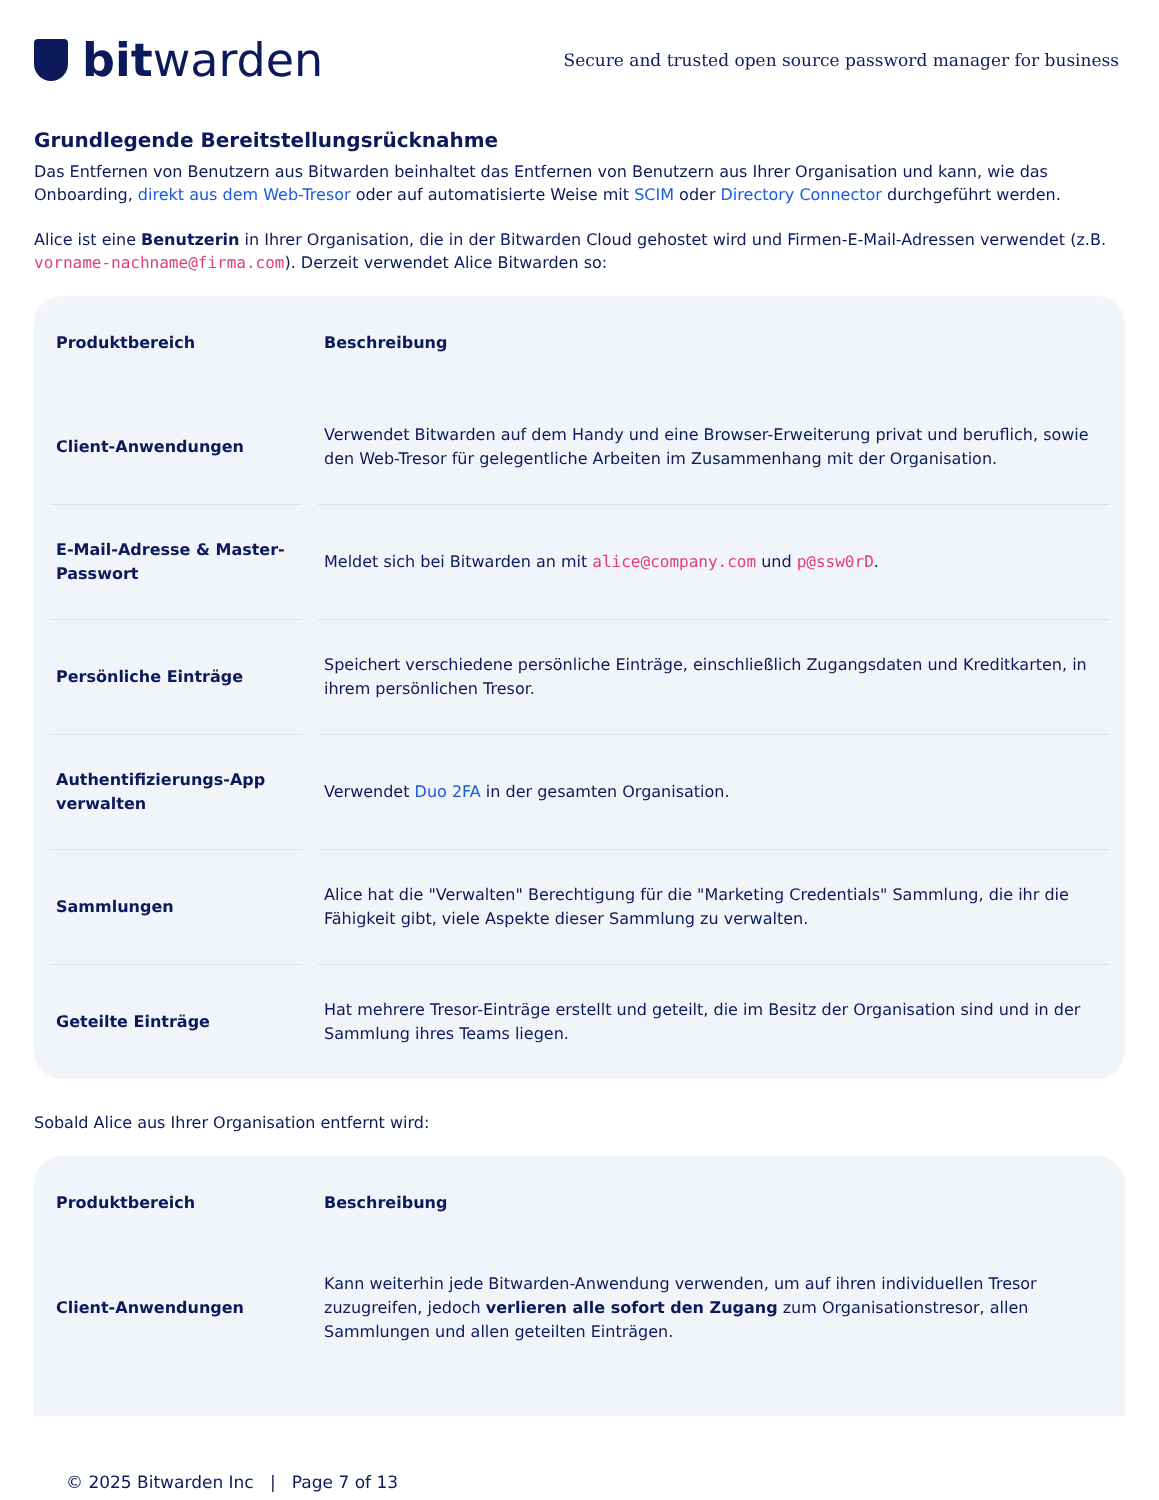bit warden
Secure and trusted open source password manager for business
Grundlegende Bereitstellungsrücknahme
Das Entfernen von Benutzern aus Bitwarden beinhaltet das Entfernen von Benutzern aus Ihrer Organisation und kann, wie das Onboarding, direkt aus dem Web-Tresor oder auf automatisierte Weise mit SCIM oder Directory Connector durchgeführt werden.
Alice ist eine Benutzerin in Ihrer Organisation, die in der Bitwarden Cloud gehostet wird und Firmen-E-Mail-Adressen verwendet (z.B. vorname-nachname@firma.com). Derzeit verwendet Alice Bitwarden so:
| Produktbereich | Beschreibung |
| --- | --- |
| Client-Anwendungen | Verwendet Bitwarden auf dem Handy und eine Browser-Erweiterung privat und beruflich, sowie den Web-Tresor für gelegentliche Arbeiten im Zusammenhang mit der Organisation. |
| E-Mail-Adresse & Master-Passwort | Meldet sich bei Bitwarden an mit alice@company.com und p@ssw0rD . |
| Persönliche Einträge | Speichert verschiedene persönliche Einträge, einschließlich Zugangsdaten und Kreditkarten, in ihrem persönlichen Tresor. |
| Authentifizierungs-App verwalten | Verwendet Duo 2FA in der gesamten Organisation. |
| Sammlungen | Alice hat die "Verwalten" Berechtigung für die "Marketing Credentials" Sammlung, die ihr die Fähigkeit gibt, viele Aspekte dieser Sammlung zu verwalten. |
| Geteilte Einträge | Hat mehrere Tresor-Einträge erstellt und geteilt, die im Besitz der Organisation sind und in der Sammlung ihres Teams liegen. |
Sobald Alice aus Ihrer Organisation entfernt wird:
| Produktbereich | Beschreibung |
| --- | --- |
| Client-Anwendungen | Kann weiterhin jede Bitwarden-Anwendung verwenden, um auf ihren individuellen Tresor zuzugreifen, jedoch verlieren alle sofort den Zugang zum Organisationstresor, allen Sammlungen und allen geteilten Einträgen. |
© 2025 Bitwarden Inc | Page 7 of 13